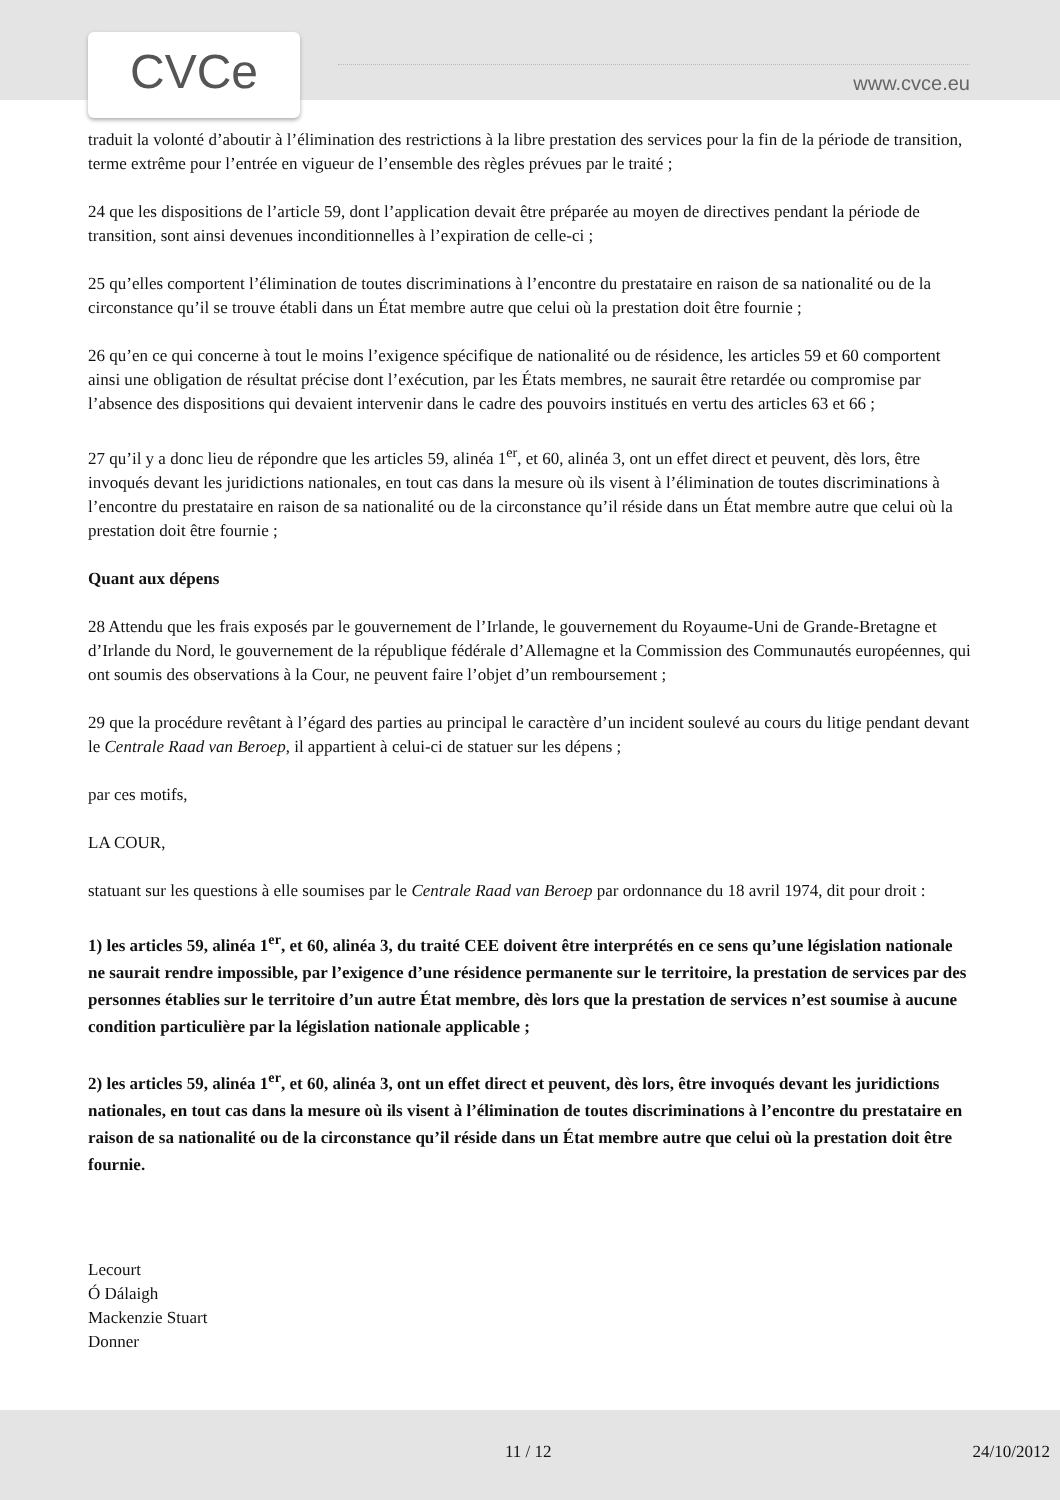CVCe www.cvce.eu
traduit la volonté d’aboutir à l’élimination des restrictions à la libre prestation des services pour la fin de la période de transition, terme extrême pour l’entrée en vigueur de l’ensemble des règles prévues par le traité ;
24 que les dispositions de l’article 59, dont l’application devait être préparée au moyen de directives pendant la période de transition, sont ainsi devenues inconditionnelles à l’expiration de celle-ci ;
25 qu’elles comportent l’élimination de toutes discriminations à l’encontre du prestataire en raison de sa nationalité ou de la circonstance qu’il se trouve établi dans un État membre autre que celui où la prestation doit être fournie ;
26 qu’en ce qui concerne à tout le moins l’exigence spécifique de nationalité ou de résidence, les articles 59 et 60 comportent ainsi une obligation de résultat précise dont l’exécution, par les États membres, ne saurait être retardée ou compromise par l’absence des dispositions qui devaient intervenir dans le cadre des pouvoirs institués en vertu des articles 63 et 66 ;
27 qu’il y a donc lieu de répondre que les articles 59, alinéa 1<sup>er</sup>, et 60, alinéa 3, ont un effet direct et peuvent, dès lors, être invoqués devant les juridictions nationales, en tout cas dans la mesure où ils visent à l’élimination de toutes discriminations à l’encontre du prestataire en raison de sa nationalité ou de la circonstance qu’il réside dans un État membre autre que celui où la prestation doit être fournie ;
Quant aux dépens
28 Attendu que les frais exposés par le gouvernement de l’Irlande, le gouvernement du Royaume-Uni de Grande-Bretagne et d’Irlande du Nord, le gouvernement de la république fédérale d’Allemagne et la Commission des Communautés européennes, qui ont soumis des observations à la Cour, ne peuvent faire l’objet d’un remboursement ;
29 que la procédure revêtant à l’égard des parties au principal le caractère d’un incident soulevé au cours du litige pendant devant le Centrale Raad van Beroep, il appartient à celui-ci de statuer sur les dépens ;
par ces motifs,
LA COUR,
statuant sur les questions à elle soumises par le Centrale Raad van Beroep par ordonnance du 18 avril 1974, dit pour droit :
1) les articles 59, alinéa 1<sup>er</sup>, et 60, alinéa 3, du traité CEE doivent être interprétés en ce sens qu’une législation nationale ne saurait rendre impossible, par l’exigence d’une résidence permanente sur le territoire, la prestation de services par des personnes établies sur le territoire d’un autre État membre, dès lors que la prestation de services n’est soumise à aucune condition particulière par la législation nationale applicable ;
2) les articles 59, alinéa 1<sup>er</sup>, et 60, alinéa 3, ont un effet direct et peuvent, dès lors, être invoqués devant les juridictions nationales, en tout cas dans la mesure où ils visent à l’élimination de toutes discriminations à l’encontre du prestataire en raison de sa nationalité ou de la circonstance qu’il réside dans un État membre autre que celui où la prestation doit être fournie.
Lecourt
Ó Dálaigh
Mackenzie Stuart
Donner
11 / 12 24/10/2012